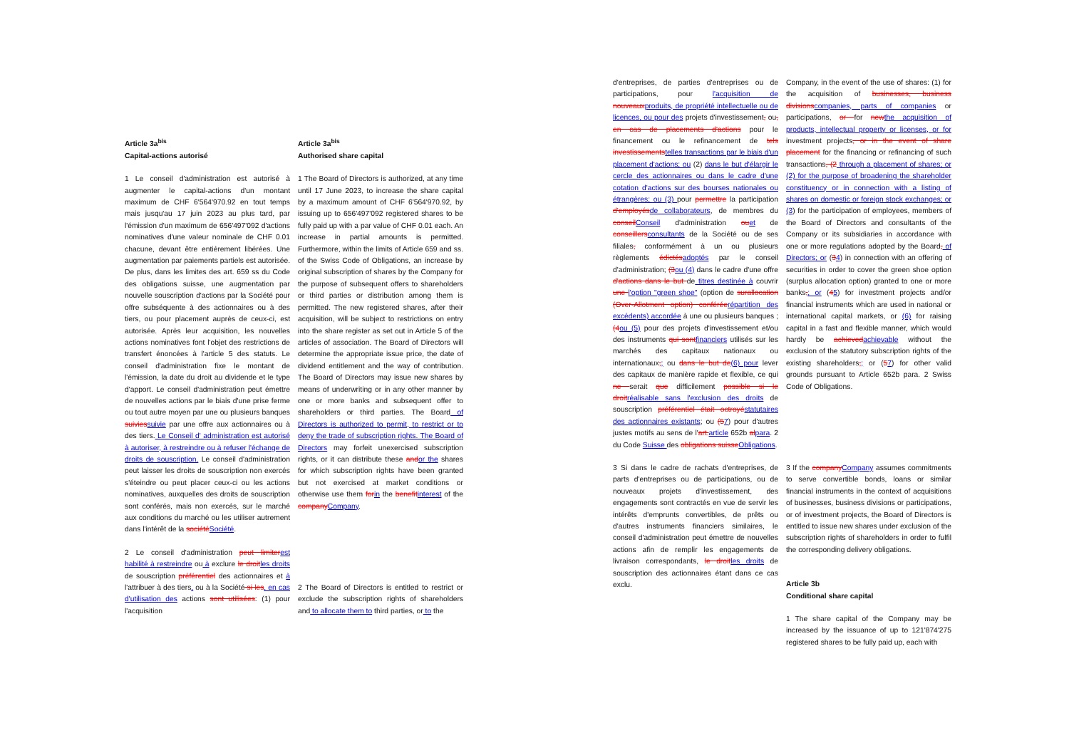Article 3a<sup>bis</sup>
Capital-actions autorisé
Article 3a<sup>bis</sup>
Authorised share capital
1 Le conseil d'administration est autorisé à augmenter le capital-actions d'un montant maximum de CHF 6'564'970.92 en tout temps mais jusqu'au 17 juin 2023 au plus tard, par l'émission d'un maximum de 656'497'092 d'actions nominatives d'une valeur nominale de CHF 0.01 chacune, devant être entièrement libérées. Une augmentation par paiements partiels est autorisée. De plus, dans les limites des art. 659 ss du Code des obligations suisse, une augmentation par nouvelle souscription d'actions par la Société pour offre subséquente à des actionnaires ou à des tiers, ou pour placement auprès de ceux-ci, est autorisée. Après leur acquisition, les nouvelles actions nominatives font l'objet des restrictions de transfert énoncées à l'article 5 des statuts. Le conseil d'administration fixe le montant de l'émission, la date du droit au dividende et le type d'apport. Le conseil d'administration peut émettre de nouvelles actions par le biais d'une prise ferme ou tout autre moyen par une ou plusieurs banques suiviessuivie par une offre aux actionnaires ou à des tiers. Le Conseil d' administration est autorisé à autoriser, à restreindre ou à refuser l'échange de droits de souscription. Le conseil d'administration peut laisser les droits de souscription non exercés s'éteindre ou peut placer ceux-ci ou les actions nominatives, auxquelles des droits de souscription sont conférés, mais non exercés, sur le marché aux conditions du marché ou les utiliser autrement dans l'intérêt de la sociétéSociété.
1 The Board of Directors is authorized, at any time until 17 June 2023, to increase the share capital by a maximum amount of CHF 6'564'970.92, by issuing up to 656'497'092 registered shares to be fully paid up with a par value of CHF 0.01 each. An increase in partial amounts is permitted. Furthermore, within the limits of Article 659 and ss. of the Swiss Code of Obligations, an increase by original subscription of shares by the Company for the purpose of subsequent offers to shareholders or third parties or distribution among them is permitted. The new registered shares, after their acquisition, will be subject to restrictions on entry into the share register as set out in Article 5 of the articles of association. The Board of Directors will determine the appropriate issue price, the date of dividend entitlement and the way of contribution. The Board of Directors may issue new shares by means of underwriting or in any other manner by one or more banks and subsequent offer to shareholders or third parties. The Board of Directors is authorized to permit, to restrict or to deny the trade of subscription rights. The Board of Directors may forfeit unexercised subscription rights, or it can distribute these andor the shares for which subscription rights have been granted but not exercised at market conditions or otherwise use them forin the benefitinterest of the companyCompany.
2 Le conseil d'administration peut limiterest habilité à restreindre ou à exclure le droitles droits de souscription préférentiel des actionnaires et à l'attribuer à des tiers, ou à la Société si les, en cas d'utilisation des actions sont utilisées: (1) pour l'acquisition
2 The Board of Directors is entitled to restrict or exclude the subscription rights of shareholders and to allocate them to third parties, or to the
d'entreprises, de parties d'entreprises ou de participations, pour l'acquisition de nouveauxproduits, de propriété intellectuelle ou de licences, ou pour des projets d'investissement, ou, en cas de placements d'actions pour le financement ou le refinancement de tels investissementstelles transactions par le biais d'un placement d'actions; ou (2) dans le but d'élargir le cercle des actionnaires ou dans le cadre d'une cotation d'actions sur des bourses nationales ou étrangères; ou (3) pour permettre la participation d'employésde collaborateurs, de membres du conseilConseil d'administration ouet de conseillersconsultants de la Société ou de ses filiales, conformément à un ou plusieurs règlements édictésadoptés par le conseil d'administration; (3ou (4) dans le cadre d'une offre d'actions dans le but de titres destinée à couvrir une l'option "green shoe" (option de surallocation (Over-Allotment option) conféréerépartition des excédents) accordée à une ou plusieurs banques ; (4ou (5) pour des projets d'investissement et/ou des instruments qui sontfinanciers utilisés sur les marchés des capitaux nationaux ou internationaux,; ou dans le but de(6) pour lever des capitaux de manière rapide et flexible, ce qui ne serait que difficilement possible si le droitréalisable sans l'exclusion des droits de souscription préférentiel était octroyéstatutaires des actionnaires existants; ou (57) pour d'autres justes motifs au sens de l'art.article 652b alpara. 2 du Code Suisse des obligations suisseObligations.
Company, in the event of the use of shares: (1) for the acquisition of businesses, business divisionscompanies, parts of companies or participations, or for newthe acquisition of products, intellectual property or licenses, or for investment projects, or in the event of share placement for the financing or refinancing of such transactions, (2 through a placement of shares; or (2) for the purpose of broadening the shareholder constituency or in connection with a listing of shares on domestic or foreign stock exchanges; or (3) for the participation of employees, members of the Board of Directors and consultants of the Company or its subsidiaries in accordance with one or more regulations adopted by the Board, of Directors; or (34) in connection with an offering of securities in order to cover the green shoe option (surplus allocation option) granted to one or more banks,; or (45) for investment projects and/or financial instruments which are used in national or international capital markets, or (6) for raising capital in a fast and flexible manner, which would hardly be achievedachievable without the exclusion of the statutory subscription rights of the existing shareholders,; or (57) for other valid grounds pursuant to Article 652b para. 2 Swiss Code of Obligations.
3 Si dans le cadre de rachats d'entreprises, de parts d'entreprises ou de participations, ou de nouveaux projets d'investissement, des engagements sont contractés en vue de servir les intérêts d'emprunts convertibles, de prêts ou d'autres instruments financiers similaires, le conseil d'administration peut émettre de nouvelles actions afin de remplir les engagements de livraison correspondants, le droitles droits de souscription des actionnaires étant dans ce cas exclu.
3 If the companyCompany assumes commitments to serve convertible bonds, loans or similar financial instruments in the context of acquisitions of businesses, business divisions or participations, or of investment projects, the Board of Directors is entitled to issue new shares under exclusion of the subscription rights of shareholders in order to fulfil the corresponding delivery obligations.
Article 3b
Conditional share capital
1 The share capital of the Company may be increased by the issuance of up to 121'874'275 registered shares to be fully paid up, each with